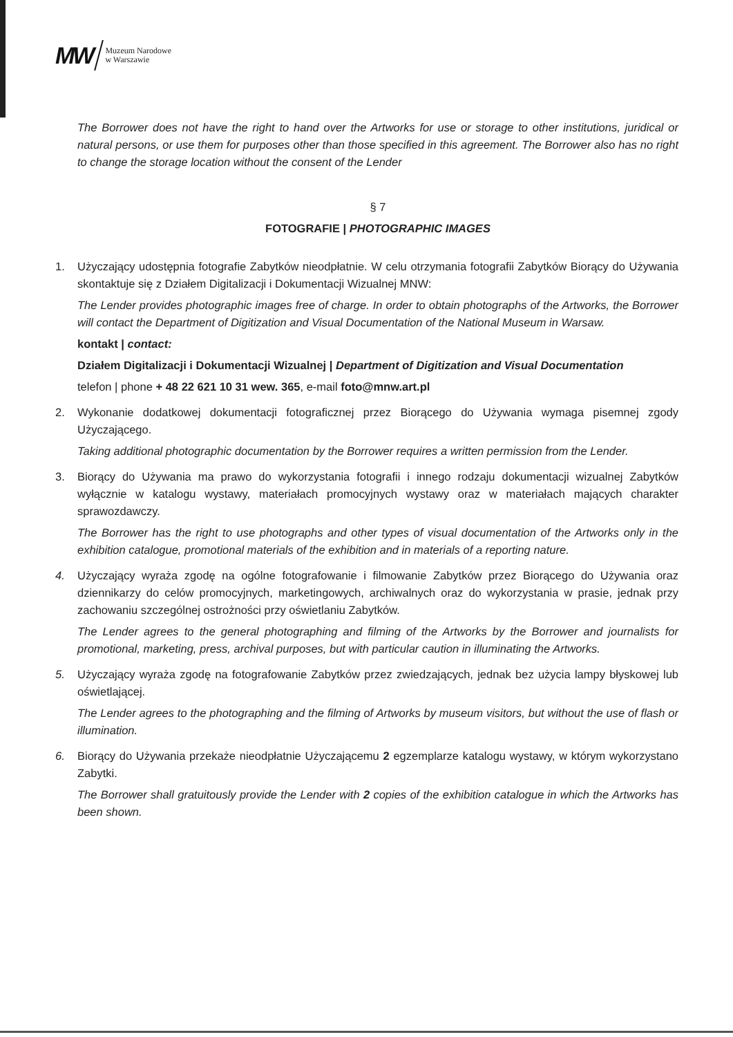MW
Muzeum Narodowe
w Warszawie
The Borrower does not have the right to hand over the Artworks for use or storage to other institutions, juridical or natural persons, or use them for purposes other than those specified in this agreement. The Borrower also has no right to change the storage location without the consent of the Lender
§ 7
FOTOGRAFIE | PHOTOGRAPHIC IMAGES
1. Użyczający udostępnia fotografie Zabytków nieodpłatnie. W celu otrzymania fotografii Zabytków Biorący do Używania skontaktuje się z Działem Digitalizacji i Dokumentacji Wizualnej MNW:
The Lender provides photographic images free of charge. In order to obtain photographs of the Artworks, the Borrower will contact the Department of Digitization and Visual Documentation of the National Museum in Warsaw.
kontakt | contact:
Działem Digitalizacji i Dokumentacji Wizualnej | Department of Digitization and Visual Documentation
telefon | phone + 48 22 621 10 31 wew. 365, e-mail foto@mnw.art.pl
2. Wykonanie dodatkowej dokumentacji fotograficznej przez Biorącego do Używania wymaga pisemnej zgody Użyczającego.
Taking additional photographic documentation by the Borrower requires a written permission from the Lender.
3. Biorący do Używania ma prawo do wykorzystania fotografii i innego rodzaju dokumentacji wizualnej Zabytków wyłącznie w katalogu wystawy, materiałach promocyjnych wystawy oraz w materiałach mających charakter sprawozdawczy.
The Borrower has the right to use photographs and other types of visual documentation of the Artworks only in the exhibition catalogue, promotional materials of the exhibition and in materials of a reporting nature.
4. Użyczający wyraża zgodę na ogólne fotografowanie i filmowanie Zabytków przez Biorącego do Używania oraz dziennikarzy do celów promocyjnych, marketingowych, archiwalnych oraz do wykorzystania w prasie, jednak przy zachowaniu szczególnej ostrożności przy oświetlaniu Zabytków.
The Lender agrees to the general photographing and filming of the Artworks by the Borrower and journalists for promotional, marketing, press, archival purposes, but with particular caution in illuminating the Artworks.
5. Użyczający wyraża zgodę na fotografowanie Zabytków przez zwiedzających, jednak bez użycia lampy błyskowej lub oświetlającej.
The Lender agrees to the photographing and the filming of Artworks by museum visitors, but without the use of flash or illumination.
6. Biorący do Używania przekaże nieodpłatnie Użyczającemu 2 egzemplarze katalogu wystawy, w którym wykorzystano Zabytki.
The Borrower shall gratuitously provide the Lender with 2 copies of the exhibition catalogue in which the Artworks has been shown.